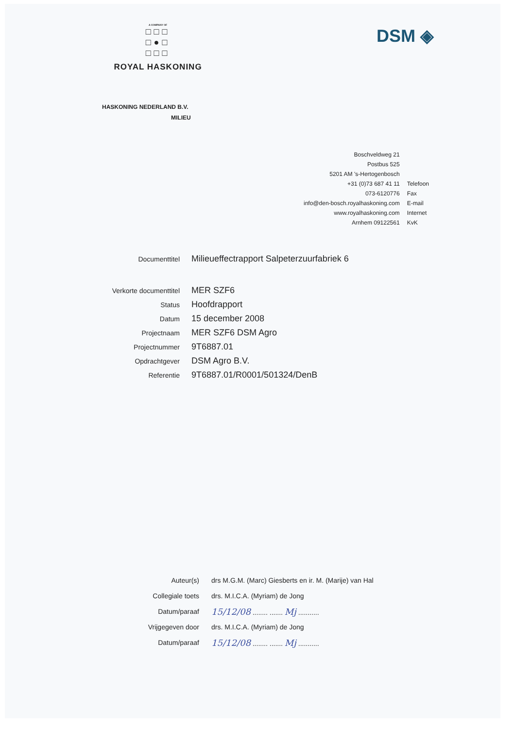A COMPANY OF
□□□
□●□
□□□
ROYAL HASKONING
DSM ◈
HASKONING NEDERLAND B.V.
MILIEU
| Boschveldweg 21 | |
| Postbus 525 | |
| 5201 AM 's-Hertogenbosch | |
| +31 (0)73 687 41 11 | Telefoon |
| 073-6120776 | Fax |
| info@den-bosch.royalhaskoning.com | E-mail |
| www.royalhaskoning.com | Internet |
| Arnhem 09122561 | KvK |
| Documenttitel | Milieueffectrapport Salpeterzuurfabriek 6 |
| Verkorte documenttitel | MER SZF6 |
| Status | Hoofdrapport |
| Datum | 15 december 2008 |
| Projectnaam | MER SZF6 DSM Agro |
| Projectnummer | 9T6887.01 |
| Opdrachtgever | DSM Agro B.V. |
| Referentie | 9T6887.01/R0001/501324/DenB |
| Auteur(s) | drs M.G.M. (Marc) Giesberts en ir. M. (Marije) van Hal |
| Collegiale toets | drs. M.I.C.A. (Myriam) de Jong |
| Datum/paraaf | 15/12/08 ........ ....... Mj ........... |
| Vrijgegeven door | drs. M.I.C.A. (Myriam) de Jong |
| Datum/paraaf | 15/12/08 ........ ....... Mj ........... |